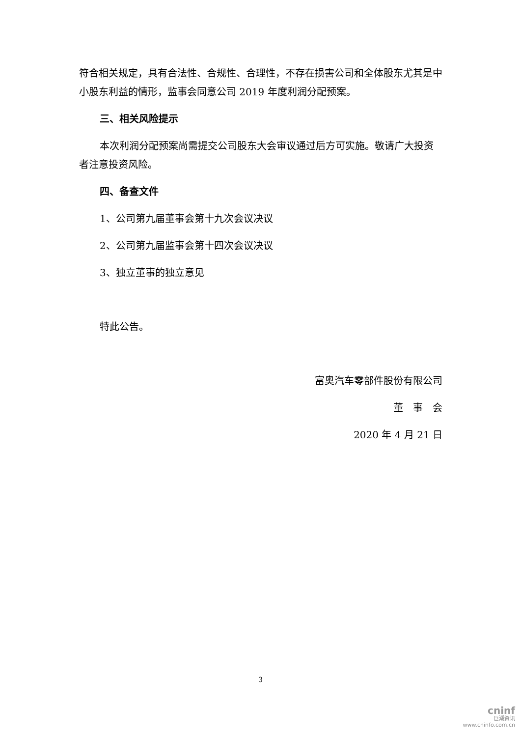符合相关规定，具有合法性、合规性、合理性，不存在损害公司和全体股东尤其是中小股东利益的情形，监事会同意公司 2019 年度利润分配预案。
三、相关风险提示
本次利润分配预案尚需提交公司股东大会审议通过后方可实施。敬请广大投资者注意投资风险。
四、备查文件
1、公司第九届董事会第十九次会议决议
2、公司第九届监事会第十四次会议决议
3、独立董事的独立意见
特此公告。
富奥汽车零部件股份有限公司
董　事　会
2020 年 4 月 21 日
3
cninf
巨潮资讯
www.cninfo.com.cn